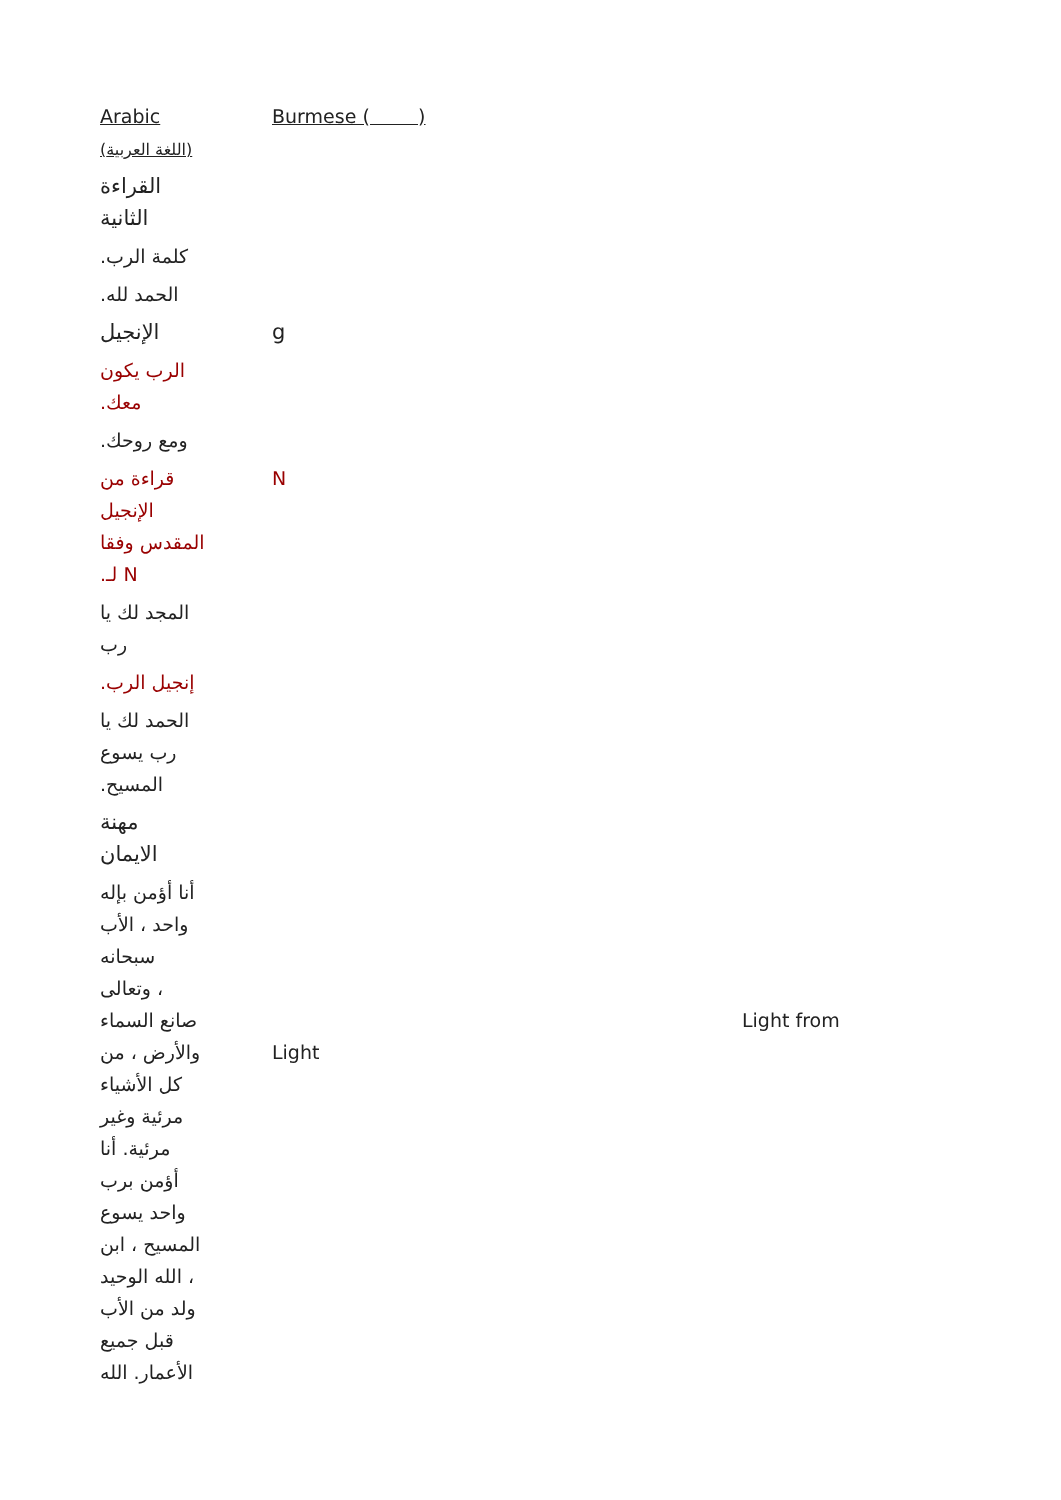| Arabic (اللغة العربية) | Burmese ( ) | |
| القراءة الثانية | | |
| .كلمة الرب | | |
| .الحمد لله | | |
| الإنجيل | g | |
| الرب يكون .معك | | |
| .ومع روحك | | |
| قراءة من الإنجيل المقدس وفقا .لـ N | N | |
| المجد لك يا رب | | |
| .إنجيل الرب | | |
| الحمد لك يا رب يسوع .المسيح | | |
| مهنة الايمان | | |
| أنا أؤمن بإله واحد ، الأب سبحانه وتعالى ، صانع السماء والأرض ، من كل الأشياء مرئية وغير مرئية. أنا أؤمن برب واحد يسوع المسيح ، ابن الله الوحيد ، ولد من الأب قبل جميع الأعمار. الله | Light | Light from |